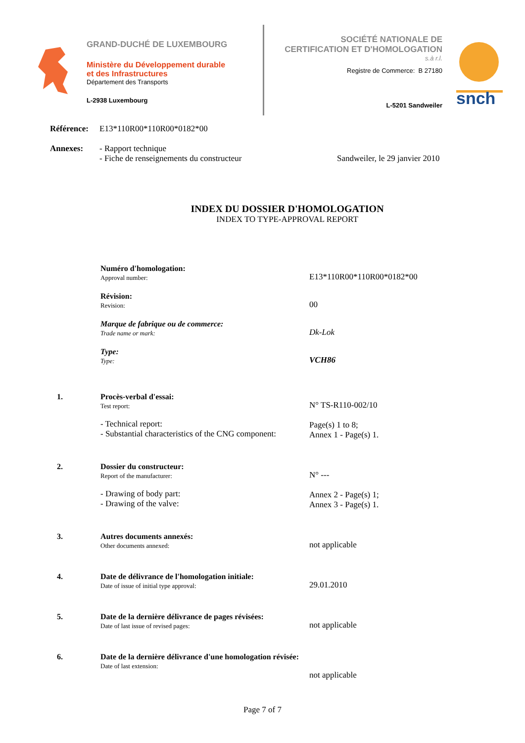GRAND-DUCHÉ DE LUXEMBOURG
Ministère du Développement durable
et des Infrastructures
Département des Transports
L-2938 Luxembourg
SOCIÉTÉ NATIONALE DE
CERTIFICATION ET D'HOMOLOGATION
s.à r.l.
Registre de Commerce: B 27180
L-5201 Sandweiler
snch
Référence: E13*110R00*110R00*0182*00
Annexes: - Rapport technique
- Fiche de renseignements du constructeur Sandweiler, le 29 janvier 2010
INDEX DU DOSSIER D'HOMOLOGATION
INDEX TO TYPE-APPROVAL REPORT
Numéro d'homologation:
Approval number:
E13*110R00*110R00*0182*00
Révision:
Revision:
00
Marque de fabrique ou de commerce:
Trade name or mark:
Dk-Lok
Type:
Type:
VCH86
1. Procès-verbal d'essai:
Test report:
- Technical report:
- Substantial characteristics of the CNG component:
N° TS-R110-002/10
Page(s) 1 to 8;
Annex 1 - Page(s) 1.
2. Dossier du constructeur:
Report of the manufacturer:
- Drawing of body part:
- Drawing of the valve:
N° ---
Annex 2 - Page(s) 1;
Annex 3 - Page(s) 1.
3. Autres documents annexés:
Other documents annexed:
not applicable
4. Date de délivrance de l'homologation initiale:
Date of issue of initial type approval:
29.01.2010
5. Date de la dernière délivrance de pages révisées:
Date of last issue of revised pages:
not applicable
6. Date de la dernière délivrance d'une homologation révisée:
Date of last extension:
not applicable
Page 7 of 7